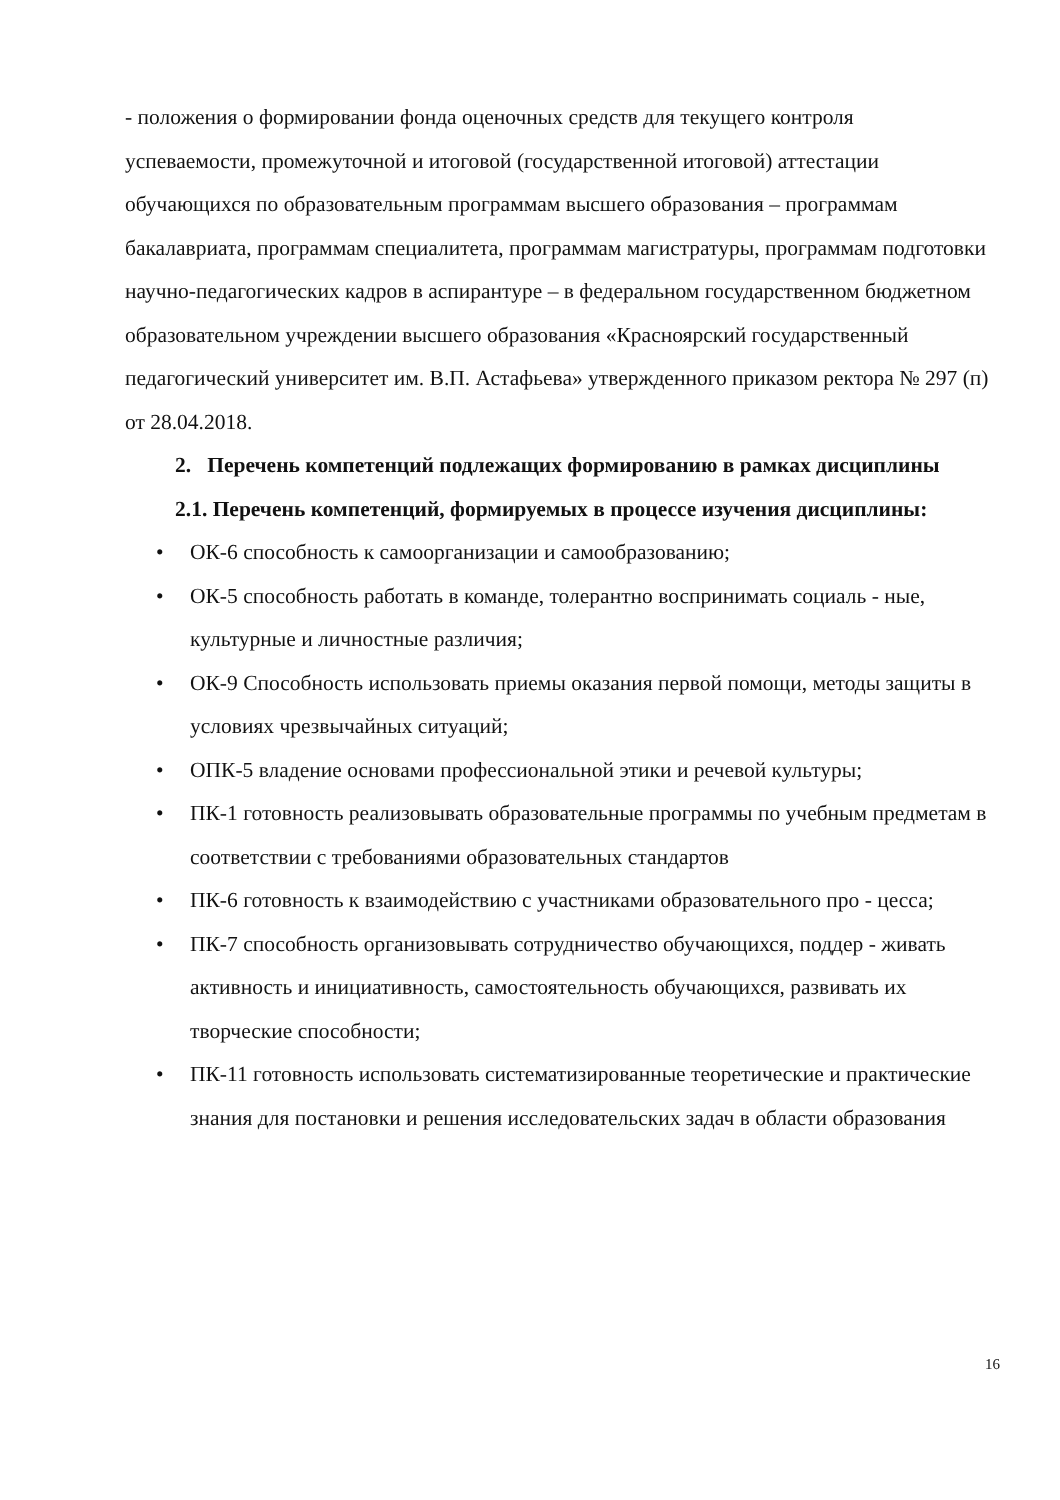- положения о формировании фонда оценочных средств для текущего контроля успеваемости, промежуточной и итоговой (государственной итоговой) аттестации обучающихся по образовательным программам высшего образования – программам бакалавриата, программам специалитета, программам магистратуры, программам подготовки научно-педагогических кадров в аспирантуре – в федеральном государственном бюджетном образовательном учреждении высшего образования «Красноярский государственный педагогический университет им. В.П. Астафьева» утвержденного приказом ректора № 297 (п) от 28.04.2018.
2. Перечень компетенций подлежащих формированию в рамках дисциплины
2.1. Перечень компетенций, формируемых в процессе изучения дисциплины:
• ОК-6 способность к самоорганизации и самообразованию;
• ОК-5 способность работать в команде, толерантно воспринимать социаль - ные, культурные и личностные различия;
• ОК-9 Способность использовать приемы оказания первой помощи, методы защиты в условиях чрезвычайных ситуаций;
• ОПК-5 владение основами профессиональной этики и речевой культуры;
• ПК-1 готовность реализовывать образовательные программы по учебным предметам в соответствии с требованиями образовательных стандартов
• ПК-6 готовность к взаимодействию с участниками образовательного про - цесса;
• ПК-7 способность организовывать сотрудничество обучающихся, поддер - живать активность и инициативность, самостоятельность обучающихся, развивать их творческие способности;
• ПК-11 готовность использовать систематизированные теоретические и практические знания для постановки и решения исследовательских задач в области образования
16